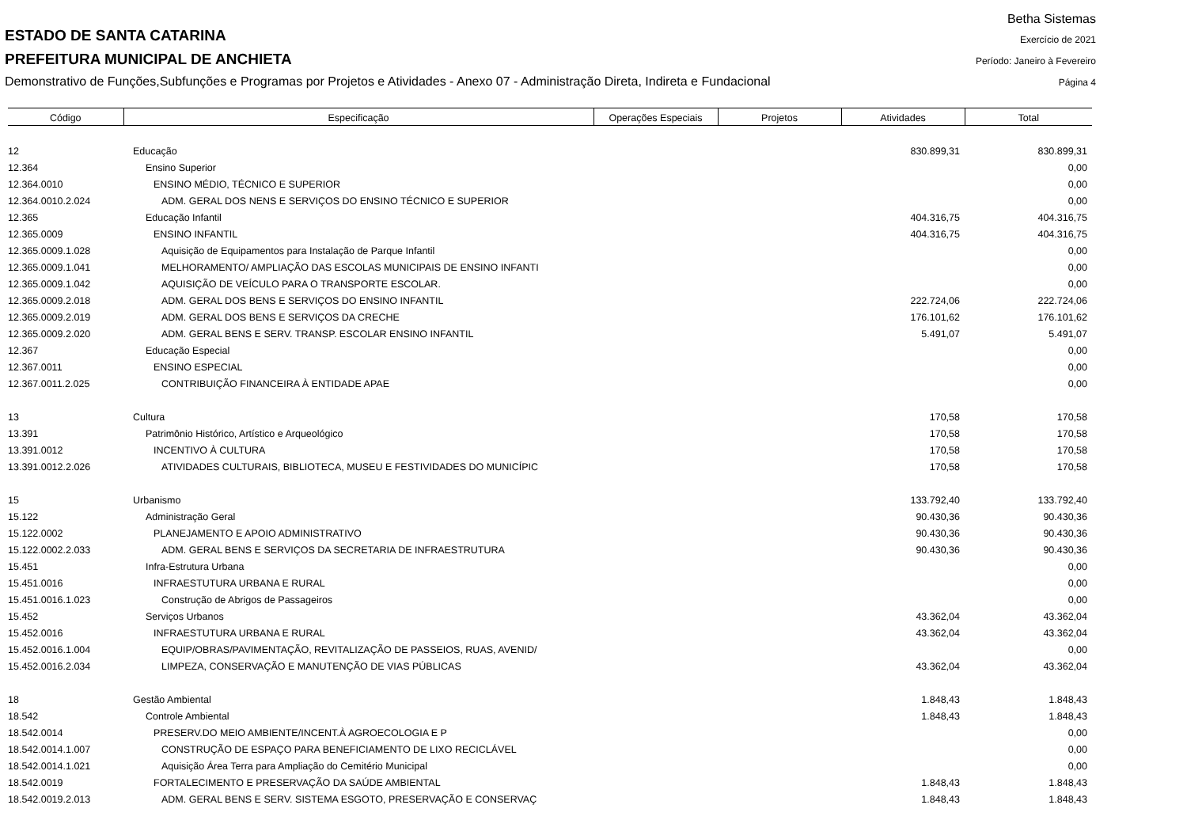ESTADO DE SANTA CATARINA
PREFEITURA MUNICIPAL DE ANCHIETA
Demonstrativo de Funções,Subfunções e Programas por Projetos e Atividades - Anexo 07 - Administração Direta, Indireta e Fundacional
Betha Sistemas
Exercício de 2021
Período: Janeiro à Fevereiro
Página 4
| Código | Especificação | Operações Especiais | Projetos | Atividades | Total |
| --- | --- | --- | --- | --- | --- |
| 12 | Educação | | | 830.899,31 | 830.899,31 |
| 12.364 | Ensino Superior | | | | 0,00 |
| 12.364.0010 | ENSINO MÉDIO, TÉCNICO E SUPERIOR | | | | 0,00 |
| 12.364.0010.2.024 | ADM. GERAL DOS NENS E SERVIÇOS DO ENSINO TÉCNICO E SUPERIOR | | | | 0,00 |
| 12.365 | Educação Infantil | | | 404.316,75 | 404.316,75 |
| 12.365.0009 | ENSINO INFANTIL | | | 404.316,75 | 404.316,75 |
| 12.365.0009.1.028 | Aquisição de Equipamentos para Instalação de Parque Infantil | | | | 0,00 |
| 12.365.0009.1.041 | MELHORAMENTO/ AMPLIAÇÃO DAS ESCOLAS MUNICIPAIS DE ENSINO INFANTI | | | | 0,00 |
| 12.365.0009.1.042 | AQUISIÇÃO DE VEÍCULO PARA O TRANSPORTE ESCOLAR. | | | | 0,00 |
| 12.365.0009.2.018 | ADM. GERAL DOS BENS E SERVIÇOS DO ENSINO INFANTIL | | | 222.724,06 | 222.724,06 |
| 12.365.0009.2.019 | ADM. GERAL DOS BENS E SERVIÇOS DA CRECHE | | | 176.101,62 | 176.101,62 |
| 12.365.0009.2.020 | ADM. GERAL BENS E SERV. TRANSP. ESCOLAR ENSINO INFANTIL | | | 5.491,07 | 5.491,07 |
| 12.367 | Educação Especial | | | | 0,00 |
| 12.367.0011 | ENSINO ESPECIAL | | | | 0,00 |
| 12.367.0011.2.025 | CONTRIBUIÇÃO FINANCEIRA À ENTIDADE APAE | | | | 0,00 |
| 13 | Cultura | | | 170,58 | 170,58 |
| 13.391 | Patrimônio Histórico, Artístico e Arqueológico | | | 170,58 | 170,58 |
| 13.391.0012 | INCENTIVO À CULTURA | | | 170,58 | 170,58 |
| 13.391.0012.2.026 | ATIVIDADES CULTURAIS, BIBLIOTECA, MUSEU E FESTIVIDADES DO MUNICÍPIC | | | 170,58 | 170,58 |
| 15 | Urbanismo | | | 133.792,40 | 133.792,40 |
| 15.122 | Administração Geral | | | 90.430,36 | 90.430,36 |
| 15.122.0002 | PLANEJAMENTO E APOIO ADMINISTRATIVO | | | 90.430,36 | 90.430,36 |
| 15.122.0002.2.033 | ADM. GERAL BENS E SERVIÇOS DA SECRETARIA DE INFRAESTRUTURA | | | 90.430,36 | 90.430,36 |
| 15.451 | Infra-Estrutura Urbana | | | | 0,00 |
| 15.451.0016 | INFRAESTUTURA URBANA E RURAL | | | | 0,00 |
| 15.451.0016.1.023 | Construção de Abrigos de Passageiros | | | | 0,00 |
| 15.452 | Serviços Urbanos | | | 43.362,04 | 43.362,04 |
| 15.452.0016 | INFRAESTUTURA URBANA E RURAL | | | 43.362,04 | 43.362,04 |
| 15.452.0016.1.004 | EQUIP/OBRAS/PAVIMENTAÇÃO, REVITALIZAÇÃO DE PASSEIOS, RUAS, AVENID/ | | | | 0,00 |
| 15.452.0016.2.034 | LIMPEZA, CONSERVAÇÃO E MANUTENÇÃO DE VIAS PÚBLICAS | | | 43.362,04 | 43.362,04 |
| 18 | Gestão Ambiental | | | 1.848,43 | 1.848,43 |
| 18.542 | Controle Ambiental | | | 1.848,43 | 1.848,43 |
| 18.542.0014 | PRESERV.DO MEIO AMBIENTE/INCENT.À AGROECOLOGIA E P | | | | 0,00 |
| 18.542.0014.1.007 | CONSTRUÇÃO DE ESPAÇO PARA BENEFICIAMENTO DE LIXO RECICLÁVEL | | | | 0,00 |
| 18.542.0014.1.021 | Aquisição Área Terra para Ampliação do Cemitério Municipal | | | | 0,00 |
| 18.542.0019 | FORTALECIMENTO E PRESERVAÇÃO DA SAÚDE AMBIENTAL | | | 1.848,43 | 1.848,43 |
| 18.542.0019.2.013 | ADM. GERAL BENS E SERV. SISTEMA ESGOTO, PRESERVAÇÃO E CONSERVAÇ | | | 1.848,43 | 1.848,43 |